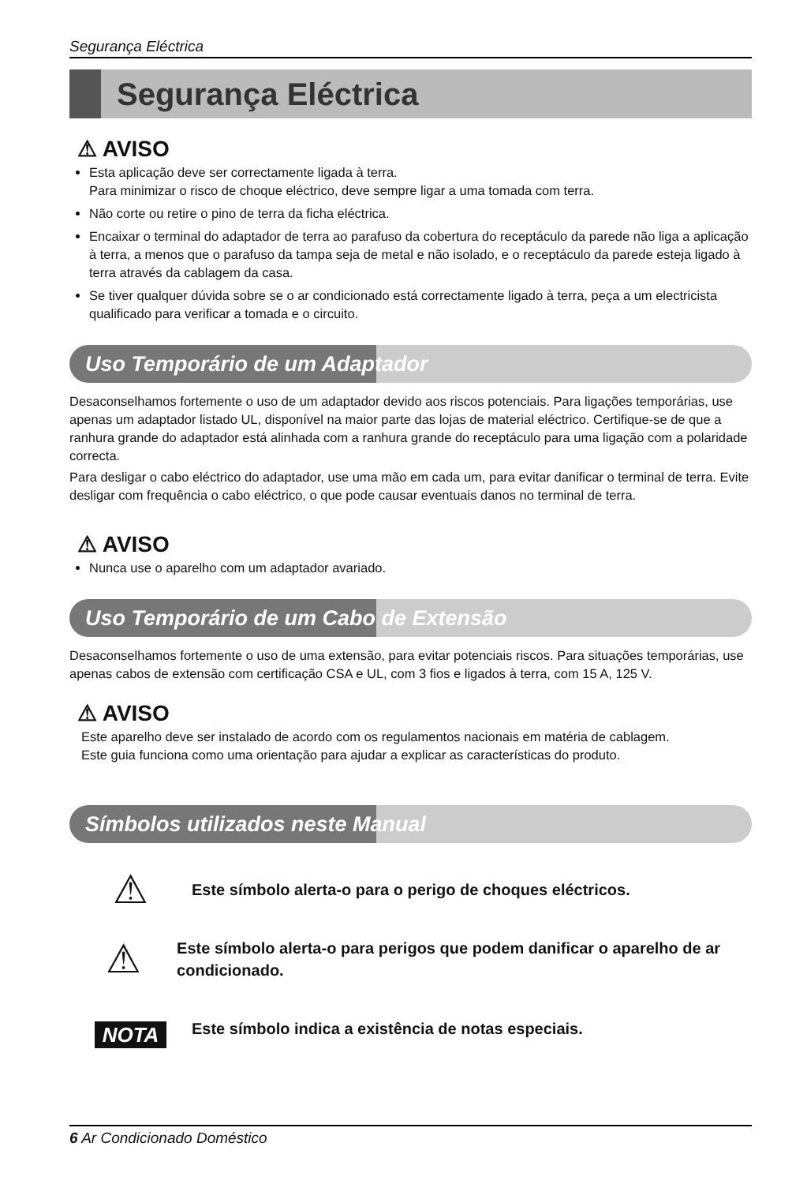Segurança Eléctrica
Segurança Eléctrica
⚠ AVISO
Esta aplicação deve ser correctamente ligada à terra.
Para minimizar o risco de choque eléctrico, deve sempre ligar a uma tomada com terra.
Não corte ou retire o pino de terra da ficha eléctrica.
Encaixar o terminal do adaptador de terra ao parafuso da cobertura do receptáculo da parede não liga a aplicação à terra, a menos que o parafuso da tampa seja de metal e não isolado, e o receptáculo da parede esteja ligado à terra através da cablagem da casa.
Se tiver qualquer dúvida sobre se o ar condicionado está correctamente ligado à terra, peça a um electricista qualificado para verificar a tomada e o circuito.
Uso Temporário de um Adaptador
Desaconselhamos fortemente o uso de um adaptador devido aos riscos potenciais. Para ligações temporárias, use apenas um adaptador listado UL, disponível na maior parte das lojas de material eléctrico. Certifique-se de que a ranhura grande do adaptador está alinhada com a ranhura grande do receptáculo para uma ligação com a polaridade correcta.
Para desligar o cabo eléctrico do adaptador, use uma mão em cada um, para evitar danificar o terminal de terra. Evite desligar com frequência o cabo eléctrico, o que pode causar eventuais danos no terminal de terra.
⚠ AVISO
Nunca use o aparelho com um adaptador avariado.
Uso Temporário de um Cabo de Extensão
Desaconselhamos fortemente o uso de uma extensão, para evitar potenciais riscos. Para situações temporárias, use apenas cabos de extensão com certificação CSA e UL, com 3 fios e ligados à terra, com 15 A, 125 V.
⚠ AVISO
Este aparelho deve ser instalado de acordo com os regulamentos nacionais em matéria de cablagem.
Este guia funciona como uma orientação para ajudar a explicar as características do produto.
Símbolos utilizados neste Manual
⚠
Este símbolo alerta-o para o perigo de choques eléctricos.
⚠
Este símbolo alerta-o para perigos que podem danificar o aparelho de ar condicionado.
NOTA
Este símbolo indica a existência de notas especiais.
6 Ar Condicionado Doméstico